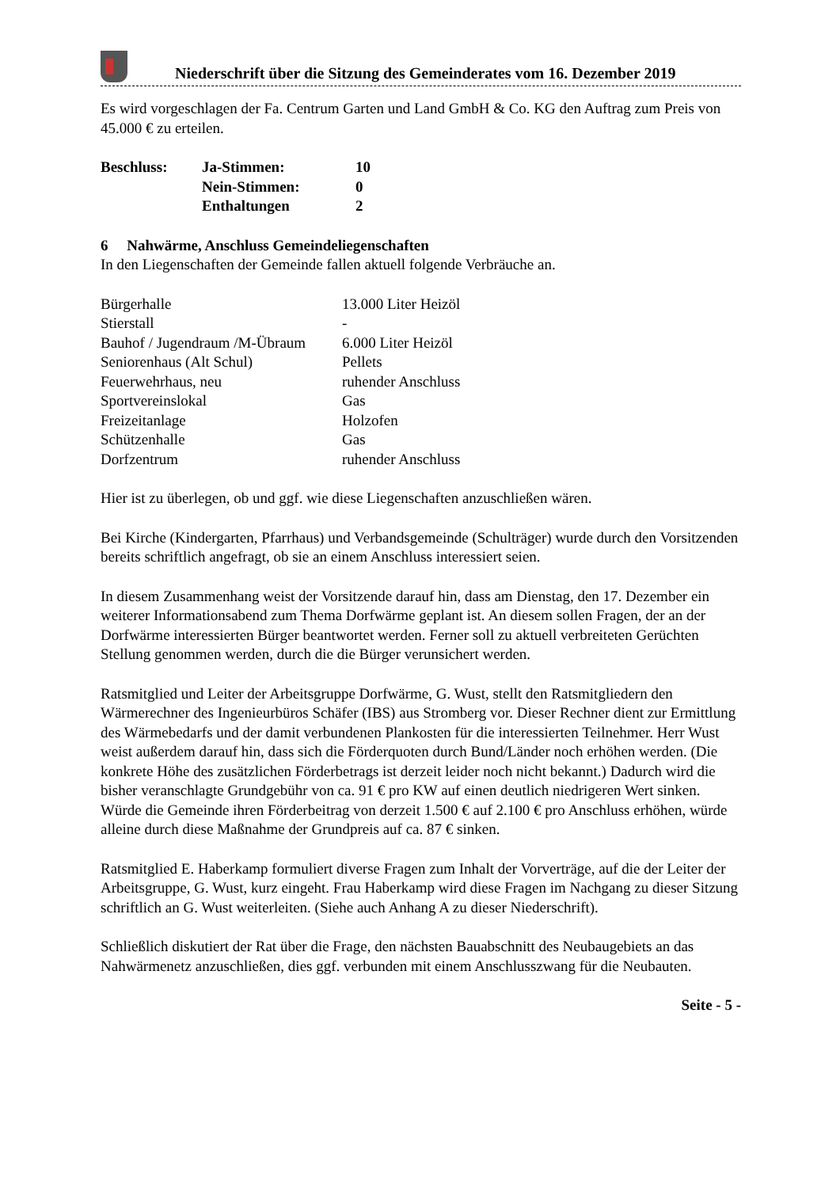Niederschrift über die Sitzung des Gemeinderates vom 16. Dezember 2019
Es wird vorgeschlagen der Fa. Centrum Garten und Land GmbH & Co. KG den Auftrag zum Preis von 45.000 € zu erteilen.
| Beschluss: | Ja-Stimmen: | 10 |
| | Nein-Stimmen: | 0 |
| | Enthaltungen | 2 |
6 Nahwärme, Anschluss Gemeindeliegenschaften
In den Liegenschaften der Gemeinde fallen aktuell folgende Verbräuche an.
| Bürgerhalle | 13.000 Liter Heizöl |
| Stierstall | - |
| Bauhof / Jugendraum /M-Übraum | 6.000 Liter Heizöl |
| Seniorenhaus (Alt Schul) | Pellets |
| Feuerwehrhaus, neu | ruhender Anschluss |
| Sportvereinslokal | Gas |
| Freizeitanlage | Holzofen |
| Schützenhalle | Gas |
| Dorfzentrum | ruhender Anschluss |
Hier ist zu überlegen, ob und ggf. wie diese Liegenschaften anzuschließen wären.
Bei Kirche (Kindergarten, Pfarrhaus) und Verbandsgemeinde (Schulträger) wurde durch den Vorsitzenden bereits schriftlich angefragt, ob sie an einem Anschluss interessiert seien.
In diesem Zusammenhang weist der Vorsitzende darauf hin, dass am Dienstag, den 17. Dezember ein weiterer Informationsabend zum Thema Dorfwärme geplant ist. An diesem sollen Fragen, der an der Dorfwärme interessierten Bürger beantwortet werden. Ferner soll zu aktuell verbreiteten Gerüchten Stellung genommen werden, durch die die Bürger verunsichert werden.
Ratsmitglied und Leiter der Arbeitsgruppe Dorfwärme, G. Wust, stellt den Ratsmitgliedern den Wärmerechner des Ingenieurbüros Schäfer (IBS) aus Stromberg vor. Dieser Rechner dient zur Ermittlung des Wärmebedarfs und der damit verbundenen Plankosten für die interessierten Teilnehmer. Herr Wust weist außerdem darauf hin, dass sich die Förderquoten durch Bund/Länder noch erhöhen werden. (Die konkrete Höhe des zusätzlichen Förderbetrags ist derzeit leider noch nicht bekannt.) Dadurch wird die bisher veranschlagte Grundgebühr von ca. 91 € pro KW auf einen deutlich niedrigeren Wert sinken.
Würde die Gemeinde ihren Förderbeitrag von derzeit 1.500 € auf 2.100 € pro Anschluss erhöhen, würde alleine durch diese Maßnahme der Grundpreis auf ca. 87 € sinken.
Ratsmitglied E. Haberkamp formuliert diverse Fragen zum Inhalt der Vorverträge, auf die der Leiter der Arbeitsgruppe, G. Wust, kurz eingeht. Frau Haberkamp wird diese Fragen im Nachgang zu dieser Sitzung schriftlich an G. Wust weiterleiten. (Siehe auch Anhang A zu dieser Niederschrift).
Schließlich diskutiert der Rat über die Frage, den nächsten Bauabschnitt des Neubaugebiets an das Nahwärmenetz anzuschließen, dies ggf. verbunden mit einem Anschlusszwang für die Neubauten.
Seite - 5 -